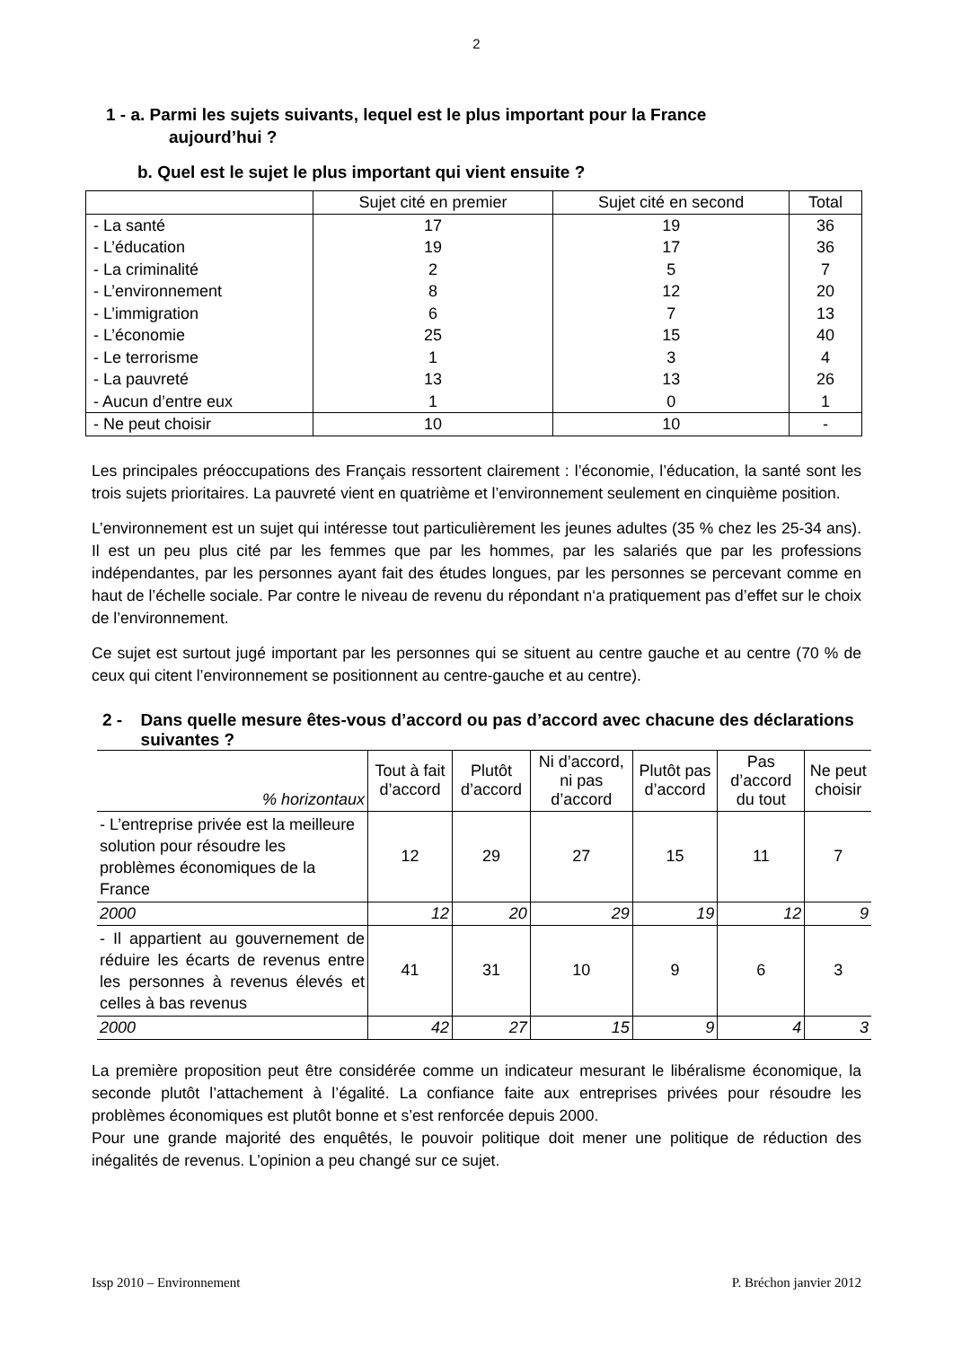2
1 - a. Parmi les sujets suivants, lequel est le plus important pour la France
aujourd’hui ?
b. Quel est le sujet le plus important qui vient ensuite ?
| | Sujet cité en premier | Sujet cité en second | Total |
| - La santé | 17 | 19 | 36 |
| - L’éducation | 19 | 17 | 36 |
| - La criminalité | 2 | 5 | 7 |
| - L’environnement | 8 | 12 | 20 |
| - L’immigration | 6 | 7 | 13 |
| - L’économie | 25 | 15 | 40 |
| - Le terrorisme | 1 | 3 | 4 |
| - La pauvreté | 13 | 13 | 26 |
| - Aucun d’entre eux | 1 | 0 | 1 |
| - Ne peut choisir | 10 | 10 | - |
Les principales préoccupations des Français ressortent clairement : l’économie, l’éducation, la santé sont les trois sujets prioritaires. La pauvreté vient en quatrième et l’environnement seulement en cinquième position.
L’environnement est un sujet qui intéresse tout particulièrement les jeunes adultes (35 % chez les 25-34 ans). Il est un peu plus cité par les femmes que par les hommes, par les salariés que par les professions indépendantes, par les personnes ayant fait des études longues, par les personnes se percevant comme en haut de l’échelle sociale. Par contre le niveau de revenu du répondant n‘a pratiquement pas d’effet sur le choix de l’environnement.
Ce sujet est surtout jugé important par les personnes qui se situent au centre gauche et au centre (70 % de ceux qui citent l’environnement se positionnent au centre-gauche et au centre).
2 - Dans quelle mesure êtes-vous d’accord ou pas d’accord avec chacune des déclarations suivantes ?
| % horizontaux | Tout à fait d’accord | Plutôt d’accord | Ni d’accord, ni pas d’accord | Plutôt pas d’accord | Pas d’accord du tout | Ne peut choisir |
| - L’entreprise privée est la meilleure solution pour résoudre les problèmes économiques de la France | 12 | 29 | 27 | 15 | 11 | 7 |
| 2000 | 12 | 20 | 29 | 19 | 12 | 9 |
| - Il appartient au gouvernement de réduire les écarts de revenus entre les personnes à revenus élevés et celles à bas revenus | 41 | 31 | 10 | 9 | 6 | 3 |
| 2000 | 42 | 27 | 15 | 9 | 4 | 3 |
La première proposition peut être considérée comme un indicateur mesurant le libéralisme économique, la seconde plutôt l’attachement à l’égalité. La confiance faite aux entreprises privées pour résoudre les problèmes économiques est plutôt bonne et s’est renforcée depuis 2000.
Pour une grande majorité des enquêtés, le pouvoir politique doit mener une politique de réduction des inégalités de revenus. L’opinion a peu changé sur ce sujet.
Issp 2010 – Environnement P. Bréchon janvier 2012